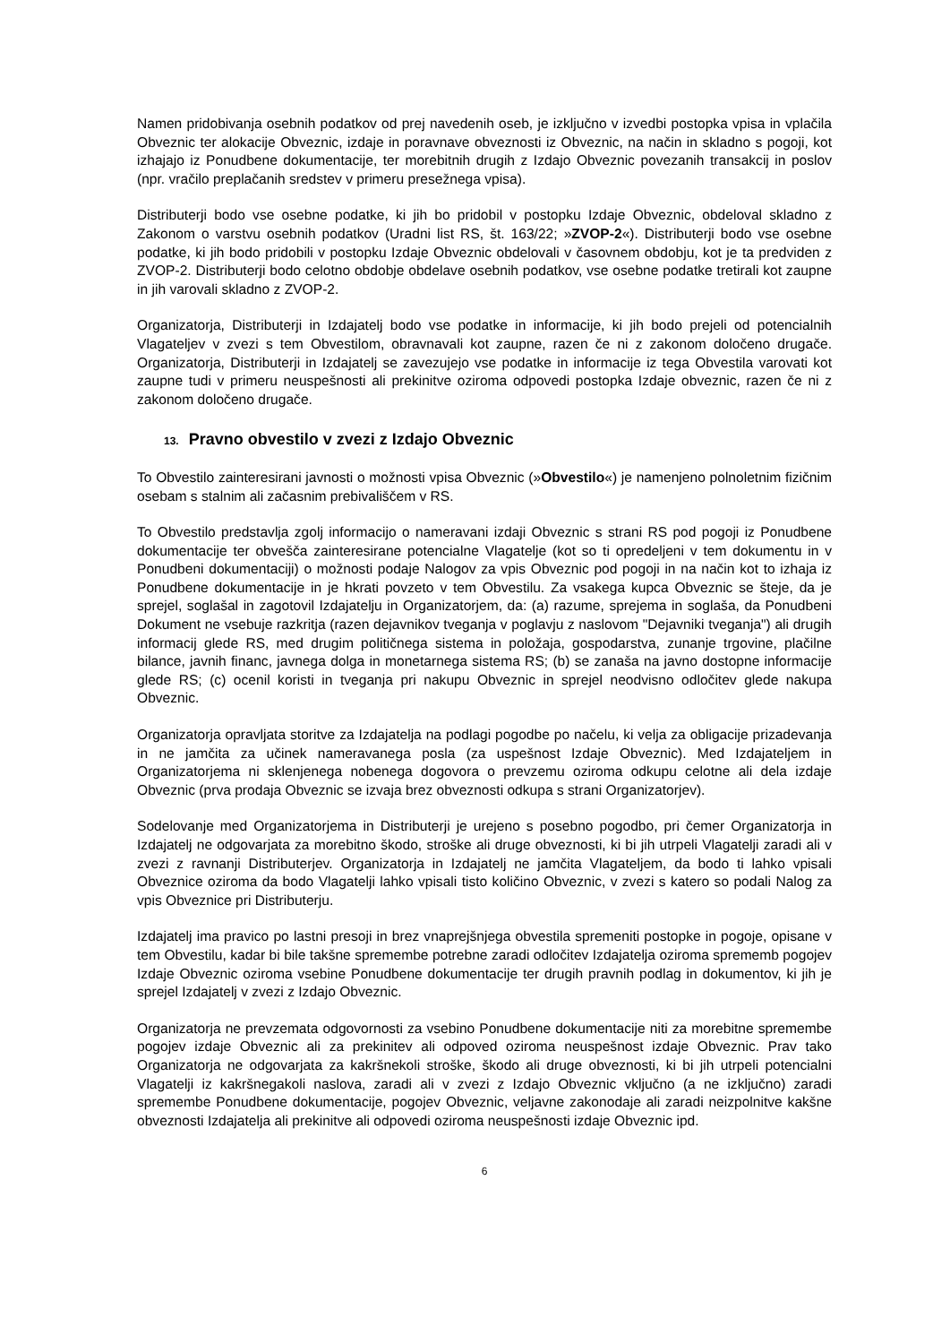Namen pridobivanja osebnih podatkov od prej navedenih oseb, je izključno v izvedbi postopka vpisa in vplačila Obveznic ter alokacije Obveznic, izdaje in poravnave obveznosti iz Obveznic, na način in skladno s pogoji, kot izhajajo iz Ponudbene dokumentacije, ter morebitnih drugih z Izdajo Obveznic povezanih transakcij in poslov (npr. vračilo preplačanih sredstev v primeru presežnega vpisa).
Distributerji bodo vse osebne podatke, ki jih bo pridobil v postopku Izdaje Obveznic, obdeloval skladno z Zakonom o varstvu osebnih podatkov (Uradni list RS, št. 163/22; »ZVOP-2«). Distributerji bodo vse osebne podatke, ki jih bodo pridobili v postopku Izdaje Obveznic obdelovali v časovnem obdobju, kot je ta predviden z ZVOP-2. Distributerji bodo celotno obdobje obdelave osebnih podatkov, vse osebne podatke tretirali kot zaupne in jih varovali skladno z ZVOP-2.
Organizatorja, Distributerji in Izdajatelj bodo vse podatke in informacije, ki jih bodo prejeli od potencialnih Vlagateljev v zvezi s tem Obvestilom, obravnavali kot zaupne, razen če ni z zakonom določeno drugače. Organizatorja, Distributerji in Izdajatelj se zavezujejo vse podatke in informacije iz tega Obvestila varovati kot zaupne tudi v primeru neuspešnosti ali prekinitve oziroma odpovedi postopka Izdaje obveznic, razen če ni z zakonom določeno drugače.
13. Pravno obvestilo v zvezi z Izdajo Obveznic
To Obvestilo zainteresirani javnosti o možnosti vpisa Obveznic (»Obvestilo«) je namenjeno polnoletnim fizičnim osebam s stalnim ali začasnim prebivališčem v RS.
To Obvestilo predstavlja zgolj informacijo o nameravani izdaji Obveznic s strani RS pod pogoji iz Ponudbene dokumentacije ter obvešča zainteresirane potencialne Vlagatelje (kot so ti opredeljeni v tem dokumentu in v Ponudbeni dokumentaciji) o možnosti podaje Nalogov za vpis Obveznic pod pogoji in na način kot to izhaja iz Ponudbene dokumentacije in je hkrati povzeto v tem Obvestilu. Za vsakega kupca Obveznic se šteje, da je sprejel, soglašal in zagotovil Izdajatelju in Organizatorjem, da: (a) razume, sprejema in soglaša, da Ponudbeni Dokument ne vsebuje razkritja (razen dejavnikov tveganja v poglavju z naslovom "Dejavniki tveganja") ali drugih informacij glede RS, med drugim političnega sistema in položaja, gospodarstva, zunanje trgovine, plačilne bilance, javnih financ, javnega dolga in monetarnega sistema RS; (b) se zanaša na javno dostopne informacije glede RS; (c) ocenil koristi in tveganja pri nakupu Obveznic in sprejel neodvisno odločitev glede nakupa Obveznic.
Organizatorja opravljata storitve za Izdajatelja na podlagi pogodbe po načelu, ki velja za obligacije prizadevanja in ne jamčita za učinek nameravanega posla (za uspešnost Izdaje Obveznic). Med Izdajateljem in Organizatorjema ni sklenjenega nobenega dogovora o prevzemu oziroma odkupu celotne ali dela izdaje Obveznic (prva prodaja Obveznic se izvaja brez obveznosti odkupa s strani Organizatorjev).
Sodelovanje med Organizatorjema in Distributerji je urejeno s posebno pogodbo, pri čemer Organizatorja in Izdajatelj ne odgovarjata za morebitno škodo, stroške ali druge obveznosti, ki bi jih utrpeli Vlagatelji zaradi ali v zvezi z ravnanji Distributerjev. Organizatorja in Izdajatelj ne jamčita Vlagateljem, da bodo ti lahko vpisali Obveznice oziroma da bodo Vlagatelji lahko vpisali tisto količino Obveznic, v zvezi s katero so podali Nalog za vpis Obveznice pri Distributerju.
Izdajatelj ima pravico po lastni presoji in brez vnaprejšnjega obvestila spremeniti postopke in pogoje, opisane v tem Obvestilu, kadar bi bile takšne spremembe potrebne zaradi odločitev Izdajatelja oziroma sprememb pogojev Izdaje Obveznic oziroma vsebine Ponudbene dokumentacije ter drugih pravnih podlag in dokumentov, ki jih je sprejel Izdajatelj v zvezi z Izdajo Obveznic.
Organizatorja ne prevzemata odgovornosti za vsebino Ponudbene dokumentacije niti za morebitne spremembe pogojev izdaje Obveznic ali za prekinitev ali odpoved oziroma neuspešnost izdaje Obveznic. Prav tako Organizatorja ne odgovarjata za kakršnekoli stroške, škodo ali druge obveznosti, ki bi jih utrpeli potencialni Vlagatelji iz kakršnegakoli naslova, zaradi ali v zvezi z Izdajo Obveznic vključno (a ne izključno) zaradi spremembe Ponudbene dokumentacije, pogojev Obveznic, veljavne zakonodaje ali zaradi neizpolnitve kakšne obveznosti Izdajatelja ali prekinitve ali odpovedi oziroma neuspešnosti izdaje Obveznic ipd.
6